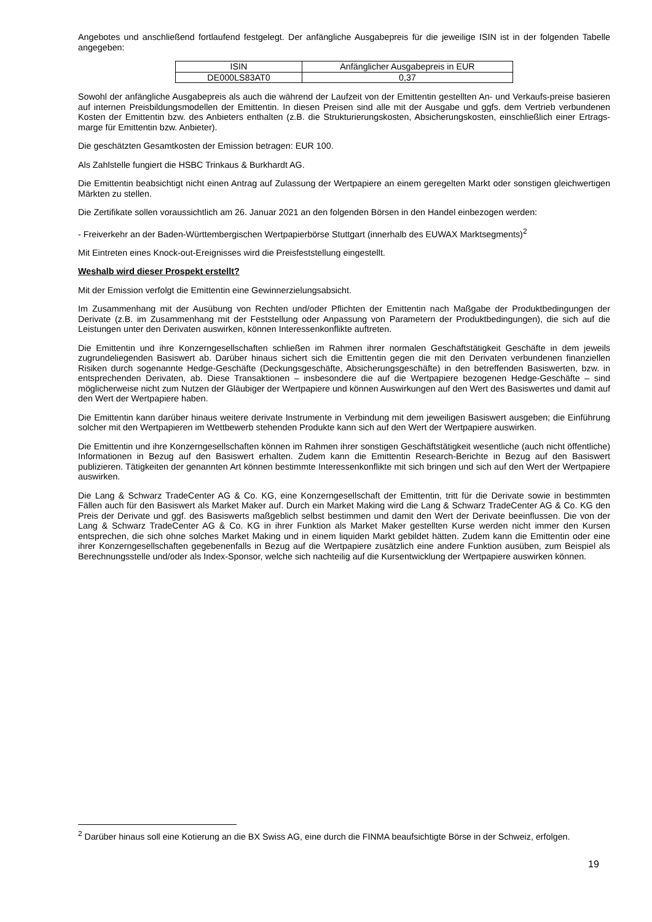Angebotes und anschließend fortlaufend festgelegt. Der anfängliche Ausgabepreis für die jeweilige ISIN ist in der folgenden Tabelle angegeben:
| ISIN | Anfänglicher Ausgabepreis in EUR |
| DE000LS83AT0 | 0,37 |
Sowohl der anfängliche Ausgabepreis als auch die während der Laufzeit von der Emittentin gestellten An- und Verkaufs-preise basieren auf internen Preisbildungsmodellen der Emittentin. In diesen Preisen sind alle mit der Ausgabe und ggfs. dem Vertrieb verbundenen Kosten der Emittentin bzw. des Anbieters enthalten (z.B. die Strukturierungskosten, Absicherungskosten, einschließlich einer Ertrags-marge für Emittentin bzw. Anbieter).
Die geschätzten Gesamtkosten der Emission betragen: EUR 100.
Als Zahlstelle fungiert die HSBC Trinkaus & Burkhardt AG.
Die Emittentin beabsichtigt nicht einen Antrag auf Zulassung der Wertpapiere an einem geregelten Markt oder sonstigen gleichwertigen Märkten zu stellen.
Die Zertifikate sollen voraussichtlich am 26. Januar 2021 an den folgenden Börsen in den Handel einbezogen werden:
- Freiverkehr an der Baden-Württembergischen Wertpapierbörse Stuttgart (innerhalb des EUWAX Marktsegments)<sup>2</sup>
Mit Eintreten eines Knock-out-Ereignisses wird die Preisfeststellung eingestellt.
Weshalb wird dieser Prospekt erstellt?
Mit der Emission verfolgt die Emittentin eine Gewinnerzielungsabsicht.
Im Zusammenhang mit der Ausübung von Rechten und/oder Pflichten der Emittentin nach Maßgabe der Produktbedingungen der Derivate (z.B. im Zusammenhang mit der Feststellung oder Anpassung von Parametern der Produktbedingungen), die sich auf die Leistungen unter den Derivaten auswirken, können Interessenkonflikte auftreten.
Die Emittentin und ihre Konzerngesellschaften schließen im Rahmen ihrer normalen Geschäftstätigkeit Geschäfte in dem jeweils zugrundeliegenden Basiswert ab. Darüber hinaus sichert sich die Emittentin gegen die mit den Derivaten verbundenen finanziellen Risiken durch sogenannte Hedge-Geschäfte (Deckungsgeschäfte, Absicherungsgeschäfte) in den betreffenden Basiswerten, bzw. in entsprechenden Derivaten, ab. Diese Transaktionen – insbesondere die auf die Wertpapiere bezogenen Hedge-Geschäfte – sind möglicherweise nicht zum Nutzen der Gläubiger der Wertpapiere und können Auswirkungen auf den Wert des Basiswertes und damit auf den Wert der Wertpapiere haben.
Die Emittentin kann darüber hinaus weitere derivate Instrumente in Verbindung mit dem jeweiligen Basiswert ausgeben; die Einführung solcher mit den Wertpapieren im Wettbewerb stehenden Produkte kann sich auf den Wert der Wertpapiere auswirken.
Die Emittentin und ihre Konzerngesellschaften können im Rahmen ihrer sonstigen Geschäftstätigkeit wesentliche (auch nicht öffentliche) Informationen in Bezug auf den Basiswert erhalten. Zudem kann die Emittentin Research-Berichte in Bezug auf den Basiswert publizieren. Tätigkeiten der genannten Art können bestimmte Interessenkonflikte mit sich bringen und sich auf den Wert der Wertpapiere auswirken.
Die Lang & Schwarz TradeCenter AG & Co. KG, eine Konzerngesellschaft der Emittentin, tritt für die Derivate sowie in bestimmten Fällen auch für den Basiswert als Market Maker auf. Durch ein Market Making wird die Lang & Schwarz TradeCenter AG & Co. KG den Preis der Derivate und ggf. des Basiswerts maßgeblich selbst bestimmen und damit den Wert der Derivate beeinflussen. Die von der Lang & Schwarz TradeCenter AG & Co. KG in ihrer Funktion als Market Maker gestellten Kurse werden nicht immer den Kursen entsprechen, die sich ohne solches Market Making und in einem liquiden Markt gebildet hätten. Zudem kann die Emittentin oder eine ihrer Konzerngesellschaften gegebenenfalls in Bezug auf die Wertpapiere zusätzlich eine andere Funktion ausüben, zum Beispiel als Berechnungsstelle und/oder als Index-Sponsor, welche sich nachteilig auf die Kursentwicklung der Wertpapiere auswirken können.
<sup>2</sup> Darüber hinaus soll eine Kotierung an die BX Swiss AG, eine durch die FINMA beaufsichtigte Börse in der Schweiz, erfolgen.
19